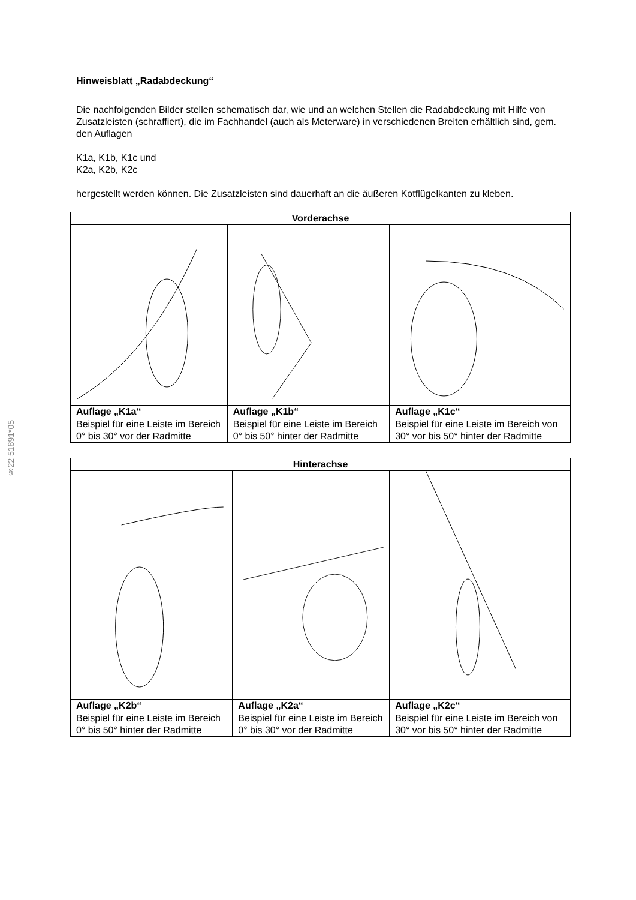§22 51891*05
Hinweisblatt „Radabdeckung“
Die nachfolgenden Bilder stellen schematisch dar, wie und an welchen Stellen die Radabdeckung mit Hilfe von Zusatzleisten (schraffiert), die im Fachhandel (auch als Meterware) in verschiedenen Breiten erhältlich sind, gem. den Auflagen
K1a, K1b, K1c und
K2a, K2b, K2c
hergestellt werden können. Die Zusatzleisten sind dauerhaft an die äußeren Kotflügelkanten zu kleben.
| Vorderachse | | |
| --- | --- | --- |
| Auflage „K1a“ | Auflage „K1b“ | Auflage „K1c“ |
| Beispiel für eine Leiste im Bereich 0° bis 30° vor der Radmitte | Beispiel für eine Leiste im Bereich 0° bis 50° hinter der Radmitte | Beispiel für eine Leiste im Bereich von 30° vor bis 50° hinter der Radmitte |
| Hinterachse | | |
| --- | --- | --- |
| Auflage „K2b“ | Auflage „K2a“ | Auflage „K2c“ |
| Beispiel für eine Leiste im Bereich 0° bis 50° hinter der Radmitte | Beispiel für eine Leiste im Bereich 0° bis 30° vor der Radmitte | Beispiel für eine Leiste im Bereich von 30° vor bis 50° hinter der Radmitte |